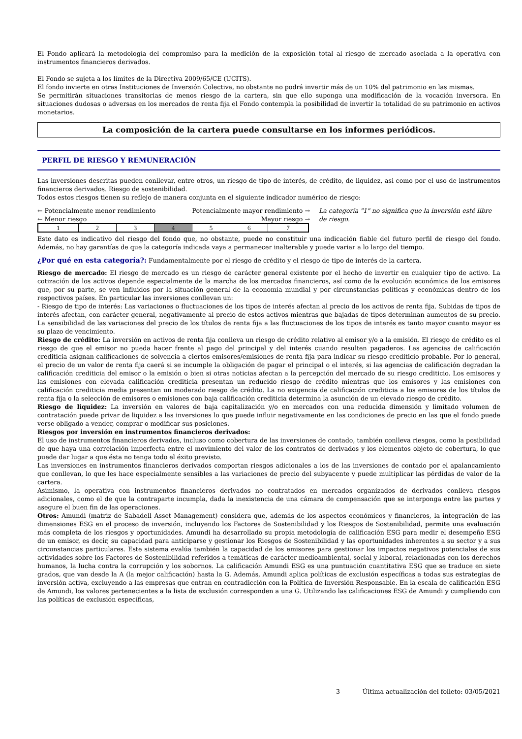El Fondo aplicará la metodología del compromiso para la medición de la exposición total al riesgo de mercado asociada a la operativa con instrumentos financieros derivados.
El Fondo se sujeta a los límites de la Directiva 2009/65/CE (UCITS).
El fondo invierte en otras Instituciones de Inversión Colectiva, no obstante no podrá invertir más de un 10% del patrimonio en las mismas.
Se permitirán situaciones transitorias de menos riesgo de la cartera, sin que ello suponga una modificación de la vocación inversora. En situaciones dudosas o adversas en los mercados de renta fija el Fondo contempla la posibilidad de invertir la totalidad de su patrimonio en activos monetarios.
La composición de la cartera puede consultarse en los informes periódicos.
PERFIL DE RIESGO Y REMUNERACIÓN
Las inversiones descritas pueden conllevar, entre otros, un riesgo de tipo de interés, de crédito, de liquidez, asi como por el uso de instrumentos financieros derivados. Riesgo de sostenibilidad.
Todos estos riesgos tienen su reflejo de manera conjunta en el siguiente indicador numérico de riesgo:
← Potencialmente menor rendimiento Potencialmente mayor rendimiento →
← Menor riesgo Mayor riesgo →
| 1 | 2 | 3 | 4 | 5 | 6 | 7 |
La categoría "1" no significa que la inversión esté libre de riesgo.
Este dato es indicativo del riesgo del fondo que, no obstante, puede no constituir una indicación fiable del futuro perfil de riesgo del fondo. Además, no hay garantías de que la categoría indicada vaya a permanecer inalterable y puede variar a lo largo del tiempo.
¿Por qué en esta categoría?: Fundamentalmente por el riesgo de crédito y el riesgo de tipo de interés de la cartera.
Riesgo de mercado: El riesgo de mercado es un riesgo de carácter general existente por el hecho de invertir en cualquier tipo de activo. La cotización de los activos depende especialmente de la marcha de los mercados financieros, así como de la evolución económica de los emisores que, por su parte, se ven influidos por la situación general de la economía mundial y por circunstancias políticas y económicas dentro de los respectivos países. En particular las inversiones conllevan un:
- Riesgo de tipo de interés: Las variaciones o fluctuaciones de los tipos de interés afectan al precio de los activos de renta fija. Subidas de tipos de interés afectan, con carácter general, negativamente al precio de estos activos mientras que bajadas de tipos determinan aumentos de su precio. La sensibilidad de las variaciones del precio de los títulos de renta fija a las fluctuaciones de los tipos de interés es tanto mayor cuanto mayor es su plazo de vencimiento.
Riesgo de crédito: La inversión en activos de renta fija conlleva un riesgo de crédito relativo al emisor y/o a la emisión. El riesgo de crédito es el riesgo de que el emisor no pueda hacer frente al pago del principal y del interés cuando resulten pagaderos. Las agencias de calificación crediticia asignan calificaciones de solvencia a ciertos emisores/emisiones de renta fija para indicar su riesgo crediticio probable. Por lo general, el precio de un valor de renta fija caerá si se incumple la obligación de pagar el principal o el interés, si las agencias de calificación degradan la calificación crediticia del emisor o la emisión o bien si otras noticias afectan a la percepción del mercado de su riesgo crediticio. Los emisores y las emisiones con elevada calificación crediticia presentan un reducido riesgo de crédito mientras que los emisores y las emisiones con calificación crediticia media presentan un moderado riesgo de crédito. La no exigencia de calificación crediticia a los emisores de los títulos de renta fija o la selección de emisores o emisiones con baja calificación crediticia determina la asunción de un elevado riesgo de crédito.
Riesgo de liquidez: La inversión en valores de baja capitalización y/o en mercados con una reducida dimensión y limitado volumen de contratación puede privar de liquidez a las inversiones lo que puede influir negativamente en las condiciones de precio en las que el fondo puede verse obligado a vender, comprar o modificar sus posiciones.
Riesgos por inversión en instrumentos financieros derivados:
El uso de instrumentos financieros derivados, incluso como cobertura de las inversiones de contado, también conlleva riesgos, como la posibilidad de que haya una correlación imperfecta entre el movimiento del valor de los contratos de derivados y los elementos objeto de cobertura, lo que puede dar lugar a que ésta no tenga todo el éxito previsto.
Las inversiones en instrumentos financieros derivados comportan riesgos adicionales a los de las inversiones de contado por el apalancamiento que conllevan, lo que les hace especialmente sensibles a las variaciones de precio del subyacente y puede multiplicar las pérdidas de valor de la cartera.
Asimismo, la operativa con instrumentos financieros derivados no contratados en mercados organizados de derivados conlleva riesgos adicionales, como el de que la contraparte incumpla, dada la inexistencia de una cámara de compensación que se interponga entre las partes y asegure el buen fin de las operaciones.
Otros: Amundi (matriz de Sabadell Asset Management) considera que, además de los aspectos económicos y financieros, la integración de las dimensiones ESG en el proceso de inversión, incluyendo los Factores de Sostenibilidad y los Riesgos de Sostenibilidad, permite una evaluación más completa de los riesgos y oportunidades. Amundi ha desarrollado su propia metodología de calificación ESG para medir el desempeño ESG de un emisor, es decir, su capacidad para anticiparse y gestionar los Riesgos de Sostenibilidad y las oportunidades inherentes a su sector y a sus circunstancias particulares. Este sistema evalúa también la capacidad de los emisores para gestionar los impactos negativos potenciales de sus actividades sobre los Factores de Sostenibilidad referidos a temáticas de carácter medioambiental, social y laboral, relacionadas con los derechos humanos, la lucha contra la corrupción y los sobornos. La calificación Amundi ESG es una puntuación cuantitativa ESG que se traduce en siete grados, que van desde la A (la mejor calificación) hasta la G. Además, Amundi aplica políticas de exclusión específicas a todas sus estrategias de inversión activa, excluyendo a las empresas que entran en contradicción con la Política de Inversión Responsable. En la escala de calificación ESG de Amundi, los valores pertenecientes a la lista de exclusión corresponden a una G. Utilizando las calificaciones ESG de Amundi y cumpliendo con las políticas de exclusión específicas,
3 Última actualización del folleto: 03/05/2021